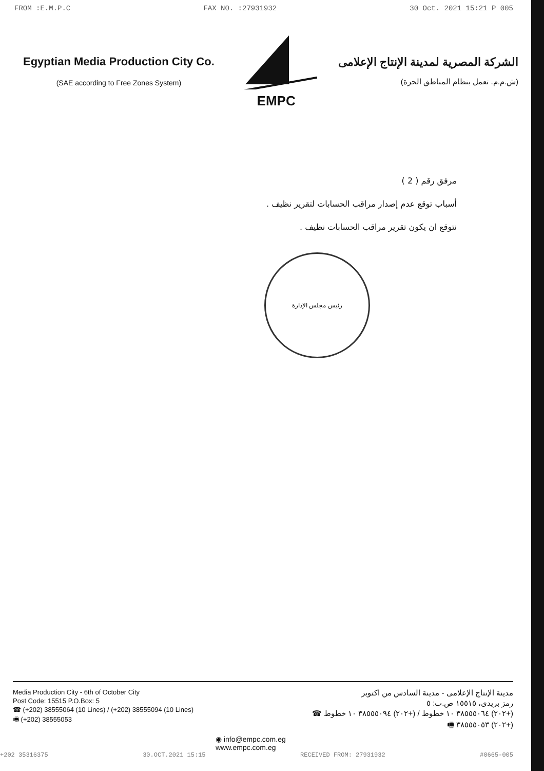FROM :E.M.P.C FAX NO. :27931932 30 Oct. 2021 15:21 P 005
Egyptian Media Production City Co.
(SAE according to Free Zones System)
EMPC
الشركة المصرية لمدينة الإنتاج الإعلامى
(ش.م.م. تعمل بنظام المناطق الحرة)
مرفق رقم ( 2 )
أسباب توقع عدم إصدار مراقب الحسابات لتقرير نظيف .
نتوقع ان يكون تقرير مراقب الحسابات نظيف .
رئيس مجلس الإدارة
Media Production City - 6th of October City
Post Code: 15515 P.O.Box: 5
☎ (+202) 38555064 (10 Lines) / (+202) 38555094 (10 Lines)
🖷 (+202) 38555053
مدينة الإنتاج الإعلامى - مدينة السادس من اكتوبر
رمز بريدى، ١٥٥١٥ ص.ب: ٥
(+٢٠٢) ٣٨٥٥٥٠٦٤ ١٠ خطوط / (+٢٠٢) ٣٨٥٥٥٠٩٤ ١٠ خطوط ☎
(+٢٠٢) ٣٨٥٥٥٠٥٣ 🖷
◉ info@empc.com.eg
www.empc.com.eg
+202 35316375 30.OCT.2021 15:15 RECEIVED FROM: 27931932 #0665-005